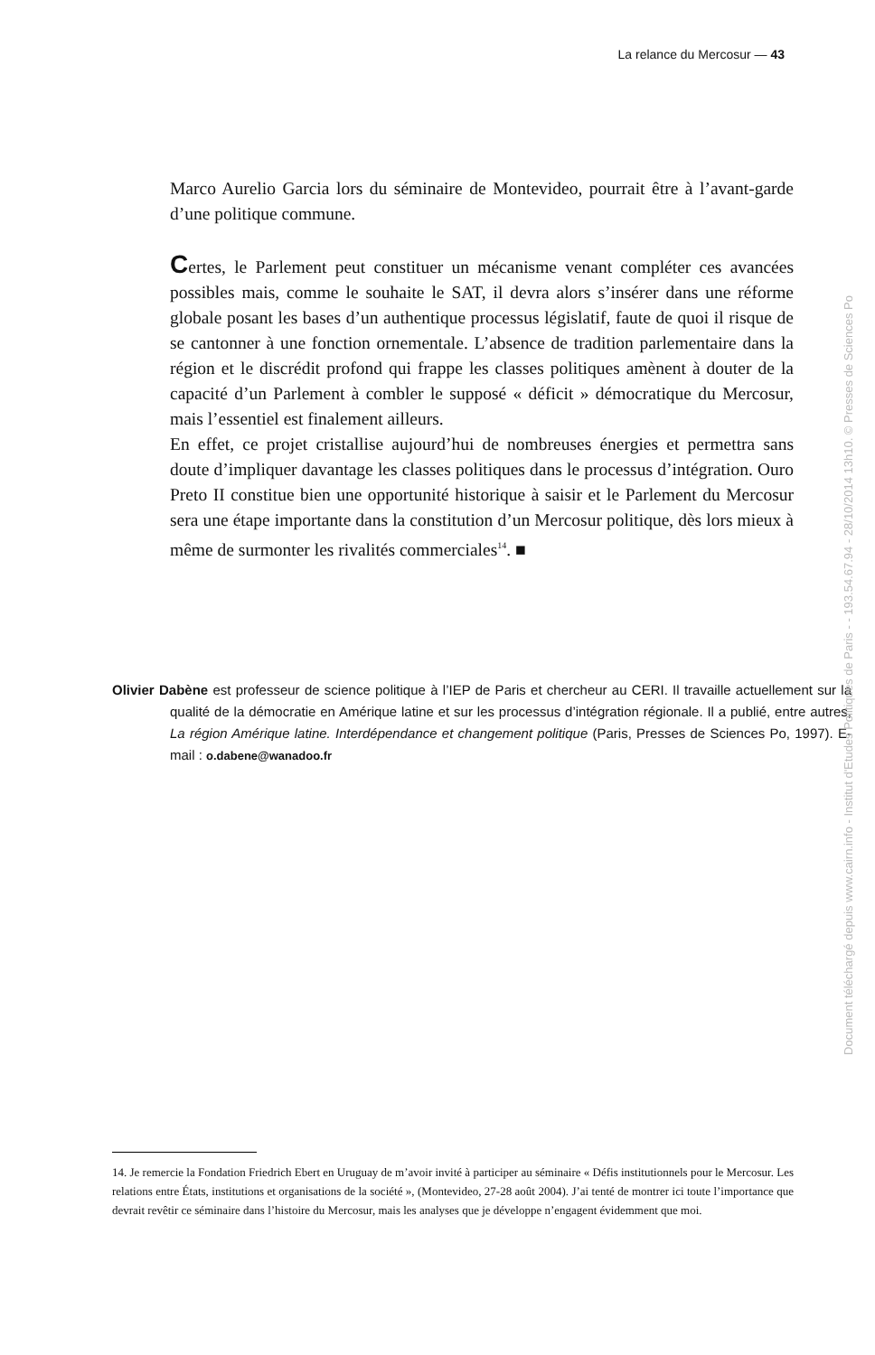La relance du Mercosur — 43
Marco Aurelio Garcia lors du séminaire de Montevideo, pourrait être à l’avant-garde d’une politique commune.
Certes, le Parlement peut constituer un mécanisme venant compléter ces avancées possibles mais, comme le souhaite le SAT, il devra alors s’insérer dans une réforme globale posant les bases d’un authentique processus législatif, faute de quoi il risque de se cantonner à une fonction ornementale. L’absence de tradition parlementaire dans la région et le discrédit profond qui frappe les classes politiques amènent à douter de la capacité d’un Parlement à combler le supposé « déficit » démocratique du Mercosur, mais l’essentiel est finalement ailleurs.
En effet, ce projet cristallise aujourd’hui de nombreuses énergies et permettra sans doute d’impliquer davantage les classes politiques dans le processus d’intégration. Ouro Preto II constitue bien une opportunité historique à saisir et le Parlement du Mercosur sera une étape importante dans la constitution d’un Mercosur politique, dès lors mieux à même de surmonter les rivalités commerciales<sup>14</sup>. ■
Olivier Dabène est professeur de science politique à l’IEP de Paris et chercheur au CERI. Il travaille actuellement sur la qualité de la démocratie en Amérique latine et sur les processus d’intégration régionale. Il a publié, entre autres, La région Amérique latine. Interdépendance et changement politique (Paris, Presses de Sciences Po, 1997). E-mail : o.dabene@wanadoo.fr
14. Je remercie la Fondation Friedrich Ebert en Uruguay de m’avoir invité à participer au séminaire « Défis institutionnels pour le Mercosur. Les relations entre États, institutions et organisations de la société », (Montevideo, 27-28 août 2004). J’ai tenté de montrer ici toute l’importance que devrait revêtir ce séminaire dans l’histoire du Mercosur, mais les analyses que je développe n’engagent évidemment que moi.
Document téléchargé depuis www.cairn.info - Institut d'Etudes Politiques de Paris - - 193.54.67.94 - 28/10/2014 13h10. © Presses de Sciences Po